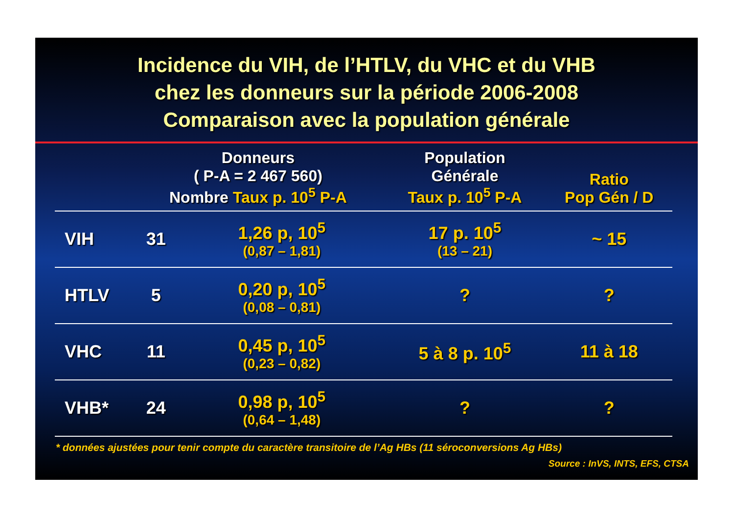Incidence du VIH, de l’HTLV, du VHC et du VHB
chez les donneurs sur la période 2006-2008
Comparaison avec la population générale
| | Donneurs ( P-A = 2 467 560) Nombre Taux p. 10<sup>5</sup> P-A | | Population Générale Taux p. 10<sup>5</sup> P-A | Ratio Pop Gén / D |
| --- | --- | --- | --- | --- |
| VIH | 31 | 1,26 p, 10<sup>5</sup> (0,87 – 1,81) | 17 p. 10<sup>5</sup> (13 – 21) | ~ 15 |
| HTLV | 5 | 0,20 p, 10<sup>5</sup> (0,08 – 0,81) | ? | ? |
| VHC | 11 | 0,45 p, 10<sup>5</sup> (0,23 – 0,82) | 5 à 8 p. 10<sup>5</sup> | 11 à 18 |
| VHB* | 24 | 0,98 p, 10<sup>5</sup> (0,64 – 1,48) | ? | ? |
* données ajustées pour tenir compte du caractère transitoire de l’Ag HBs (11 séroconversions Ag HBs)
Source : InVS, INTS, EFS, CTSA